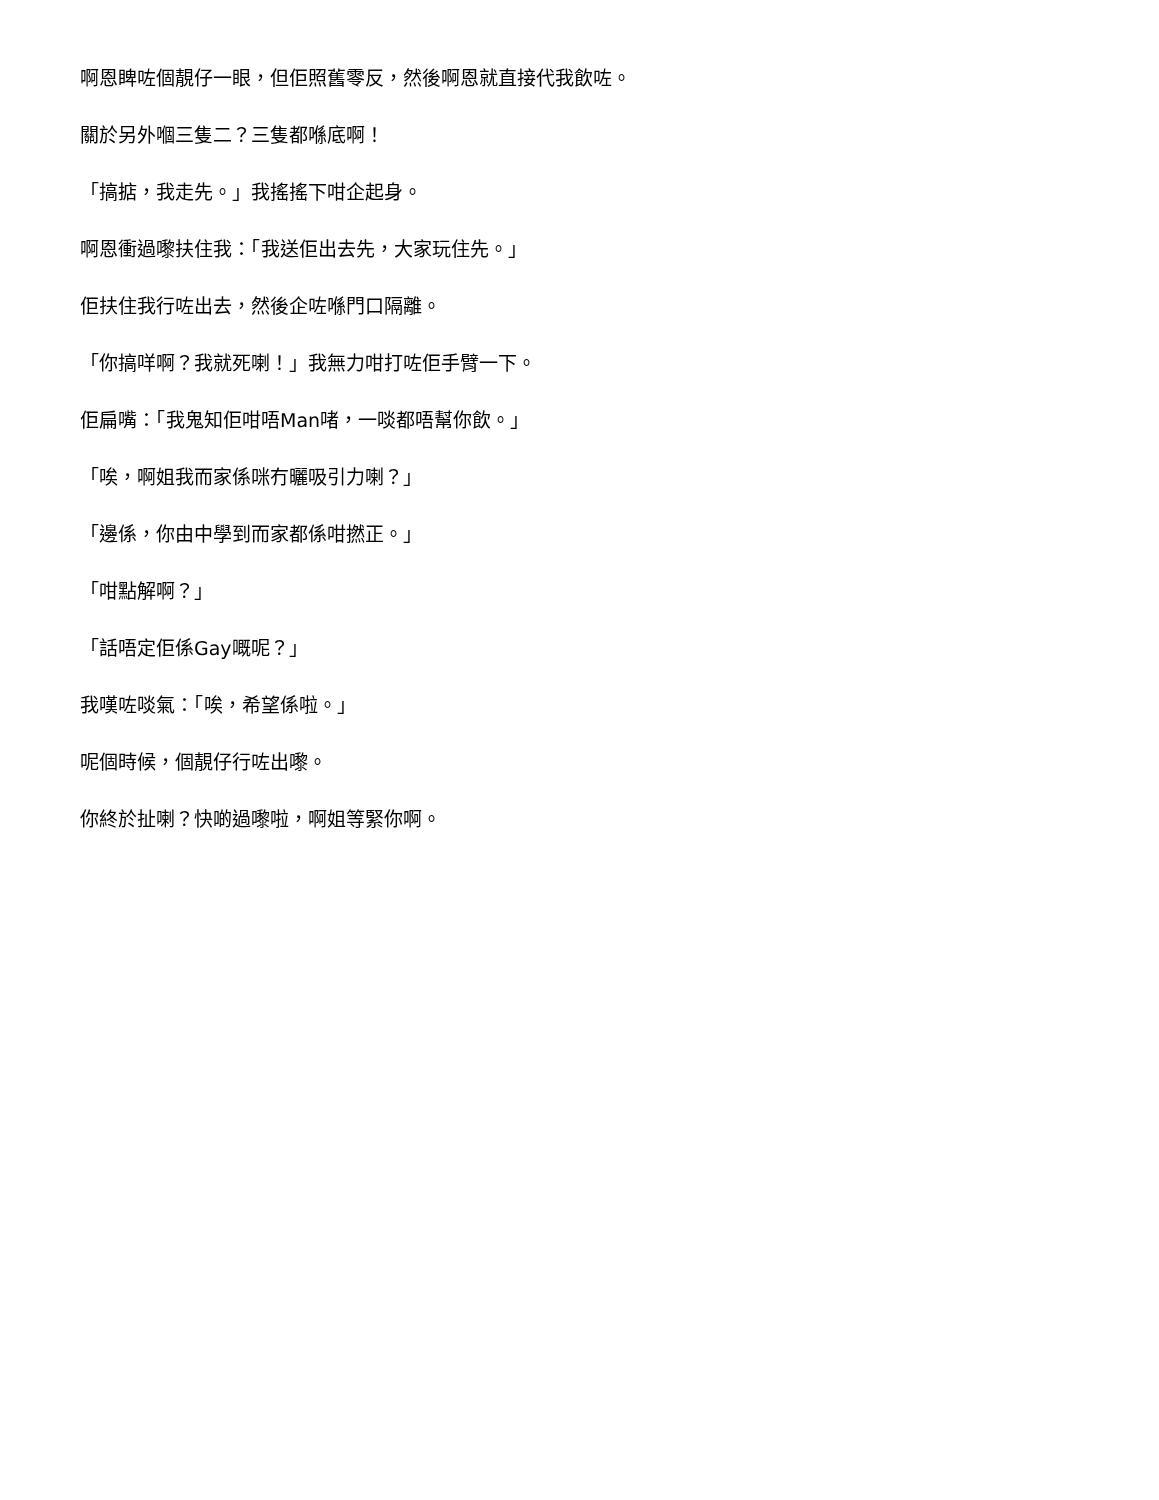啊恩睥咗個靚仔一眼，但佢照舊零反，然後啊恩就直接代我飲咗。
關於另外嗰三隻二？三隻都喺底啊！
「搞掂，我走先。」我搖搖下咁企起身。
啊恩衝過嚟扶住我：「我送佢出去先，大家玩住先。」
佢扶住我行咗出去，然後企咗喺門口隔離。
「你搞咩啊？我就死喇！」我無力咁打咗佢手臂一下。
佢扁嘴：「我鬼知佢咁唔Man啫，一啖都唔幫你飲。」
「唉，啊姐我而家係咪冇曬吸引力喇？」
「邊係，你由中學到而家都係咁撚正。」
「咁點解啊？」
「話唔定佢係Gay嘅呢？」
我嘆咗啖氣：「唉，希望係啦。」
呢個時候，個靚仔行咗出嚟。
你終於扯喇？快啲過嚟啦，啊姐等緊你啊。